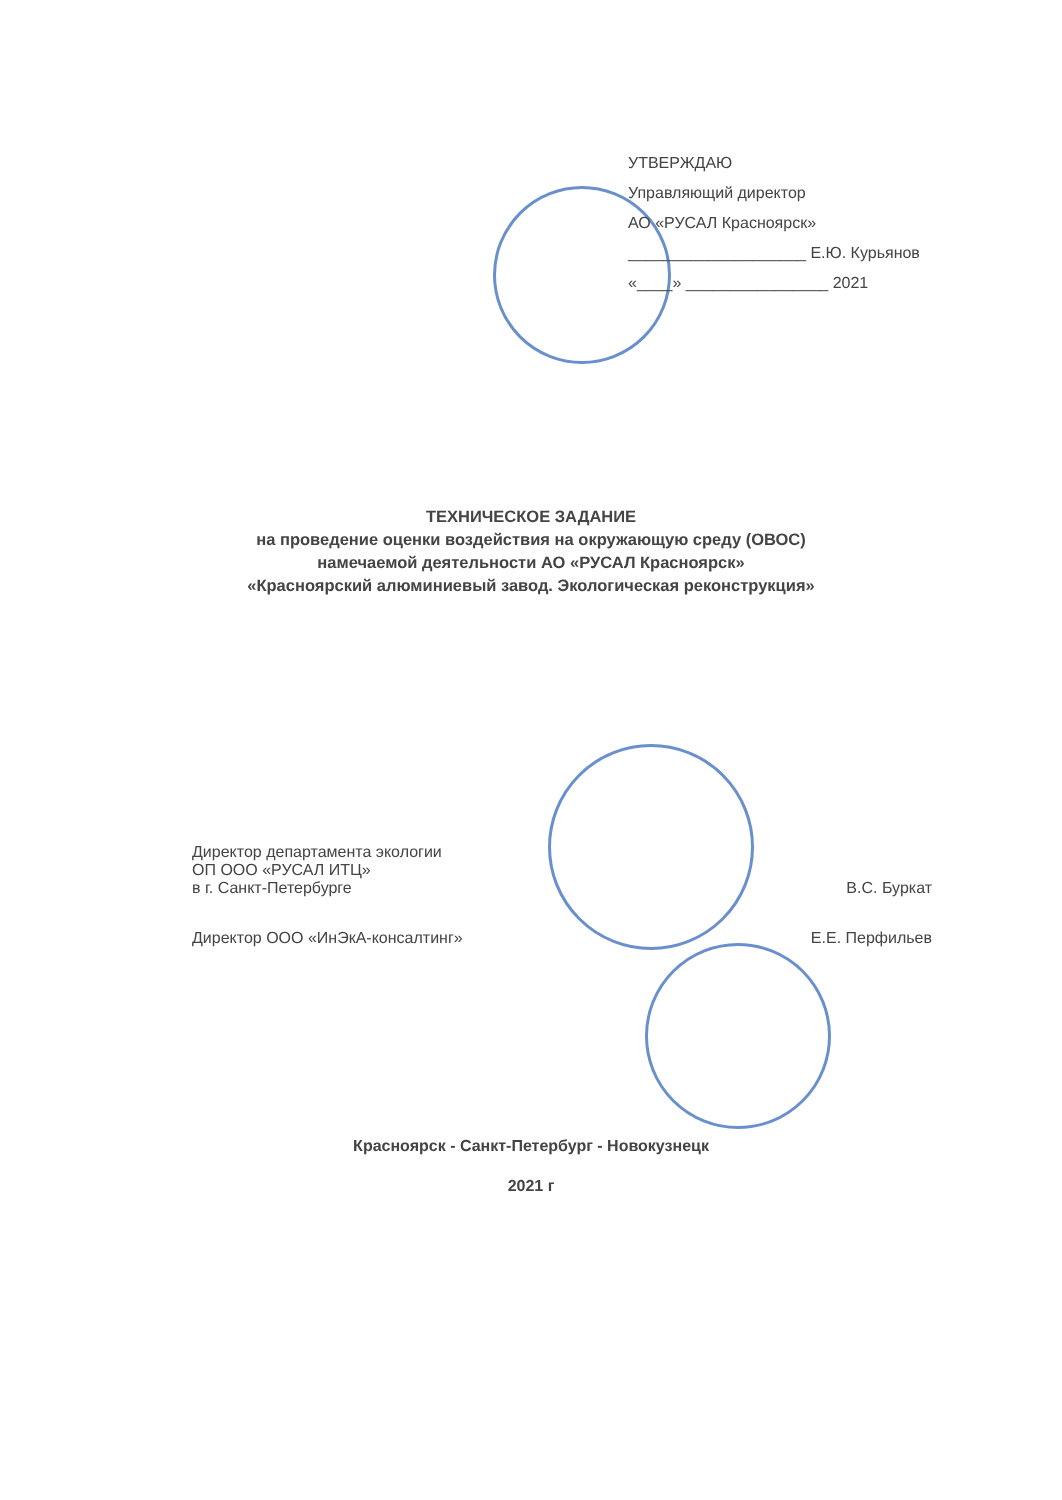УТВЕРЖДАЮ
Управляющий директор
АО «РУСАЛ Красноярск»
____________________ Е.Ю. Курьянов
«____» ________________ 2021
ТЕХНИЧЕСКОЕ ЗАДАНИЕ
на проведение оценки воздействия на окружающую среду (ОВОС)
намечаемой деятельности АО «РУСАЛ Красноярск»
«Красноярский алюминиевый завод. Экологическая реконструкция»
Директор департамента экологии
ОП ООО «РУСАЛ ИТЦ»
в г. Санкт-Петербурге
В.С. Буркат
Директор ООО «ИнЭкА-консалтинг»
Е.Е. Перфильев
Красноярск - Санкт-Петербург - Новокузнецк
2021 г